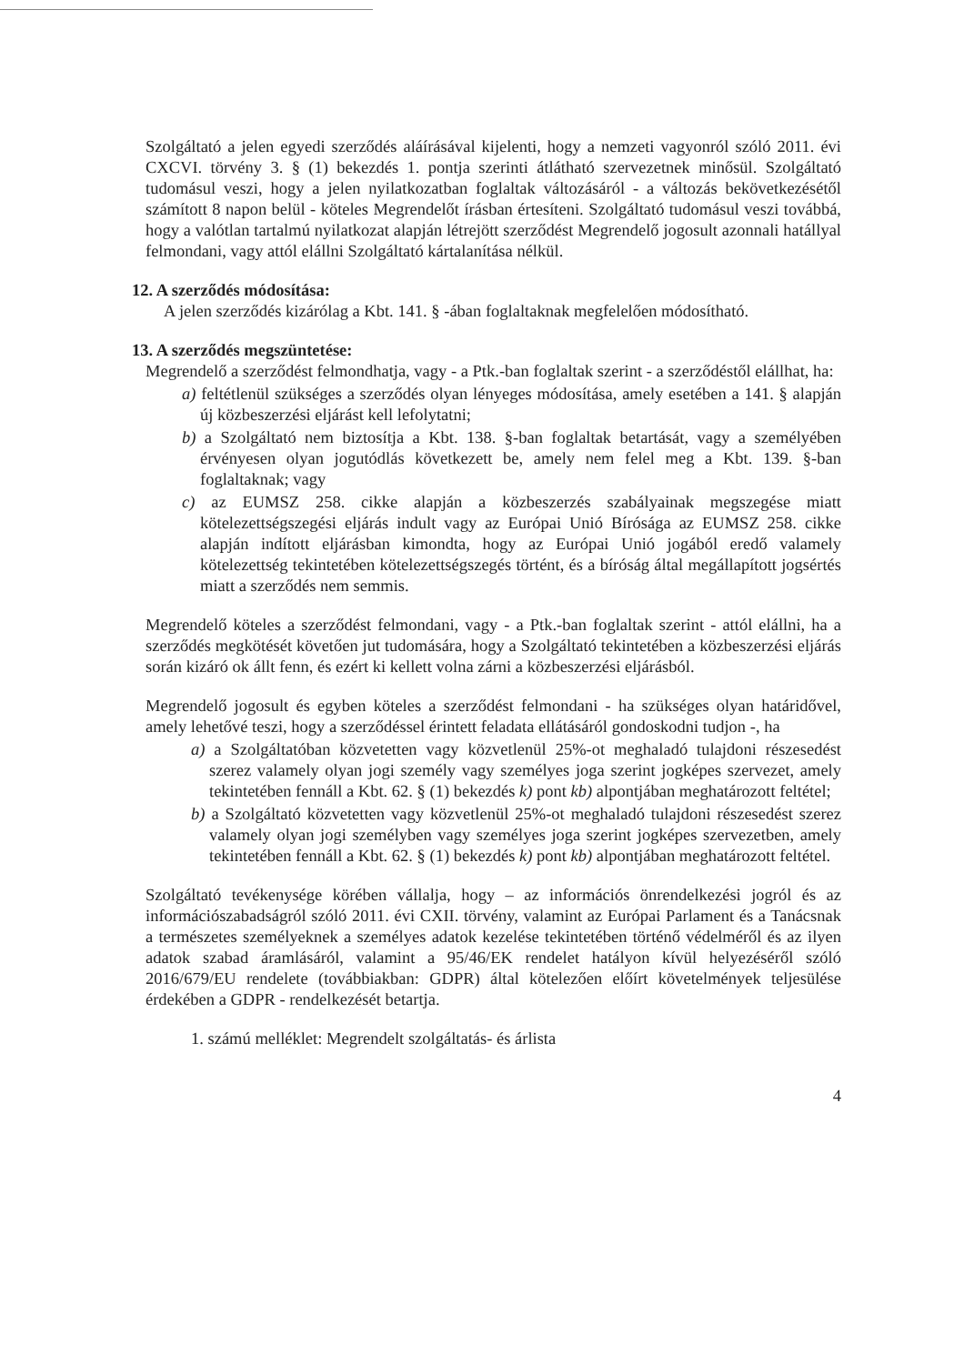Szolgáltató a jelen egyedi szerződés aláírásával kijelenti, hogy a nemzeti vagyonról szóló 2011. évi CXCVI. törvény 3. § (1) bekezdés 1. pontja szerinti átlátható szervezetnek minősül. Szolgáltató tudomásul veszi, hogy a jelen nyilatkozatban foglaltak változásáról - a változás bekövetkezésétől számított 8 napon belül - köteles Megrendelőt írásban értesíteni. Szolgáltató tudomásul veszi továbbá, hogy a valótlan tartalmú nyilatkozat alapján létrejött szerződést Megrendelő jogosult azonnali hatállyal felmondani, vagy attól elállni Szolgáltató kártalanítása nélkül.
12. A szerződés módosítása:
A jelen szerződés kizárólag a Kbt. 141. § -ában foglaltaknak megfelelően módosítható.
13. A szerződés megszüntetése:
Megrendelő a szerződést felmondhatja, vagy - a Ptk.-ban foglaltak szerint - a szerződéstől elállhat, ha:
a) feltétlenül szükséges a szerződés olyan lényeges módosítása, amely esetében a 141. § alapján új közbeszerzési eljárást kell lefolytatni;
b) a Szolgáltató nem biztosítja a Kbt. 138. §-ban foglaltak betartását, vagy a személyében érvényesen olyan jogutódlás következett be, amely nem felel meg a Kbt. 139. §-ban foglaltaknak; vagy
c) az EUMSZ 258. cikke alapján a közbeszerzés szabályainak megszegése miatt kötelezettségszegési eljárás indult vagy az Európai Unió Bírósága az EUMSZ 258. cikke alapján indított eljárásban kimondta, hogy az Európai Unió jogából eredő valamely kötelezettség tekintetében kötelezettségszegés történt, és a bíróság által megállapított jogsértés miatt a szerződés nem semmis.
Megrendelő köteles a szerződést felmondani, vagy - a Ptk.-ban foglaltak szerint - attól elállni, ha a szerződés megkötését követően jut tudomására, hogy a Szolgáltató tekintetében a közbeszerzési eljárás során kizáró ok állt fenn, és ezért ki kellett volna zárni a közbeszerzési eljárásból.
Megrendelő jogosult és egyben köteles a szerződést felmondani - ha szükséges olyan határidővel, amely lehetővé teszi, hogy a szerződéssel érintett feladata ellátásáról gondoskodni tudjon -, ha
a) a Szolgáltatóban közvetetten vagy közvetlenül 25%-ot meghaladó tulajdoni részesedést szerez valamely olyan jogi személy vagy személyes joga szerint jogképes szervezet, amely tekintetében fennáll a Kbt. 62. § (1) bekezdés k) pont kb) alpontjában meghatározott feltétel;
b) a Szolgáltató közvetetten vagy közvetlenül 25%-ot meghaladó tulajdoni részesedést szerez valamely olyan jogi személyben vagy személyes joga szerint jogképes szervezetben, amely tekintetében fennáll a Kbt. 62. § (1) bekezdés k) pont kb) alpontjában meghatározott feltétel.
Szolgáltató tevékenysége körében vállalja, hogy – az információs önrendelkezési jogról és az információszabadságról szóló 2011. évi CXII. törvény, valamint az Európai Parlament és a Tanácsnak a természetes személyeknek a személyes adatok kezelése tekintetében történő védelméről és az ilyen adatok szabad áramlásáról, valamint a 95/46/EK rendelet hatályon kívül helyezéséről szóló 2016/679/EU rendelete (továbbiakban: GDPR) által kötelezően előírt követelmények teljesülése érdekében a GDPR - rendelkezését betartja.
1. számú melléklet: Megrendelt szolgáltatás- és árlista
4